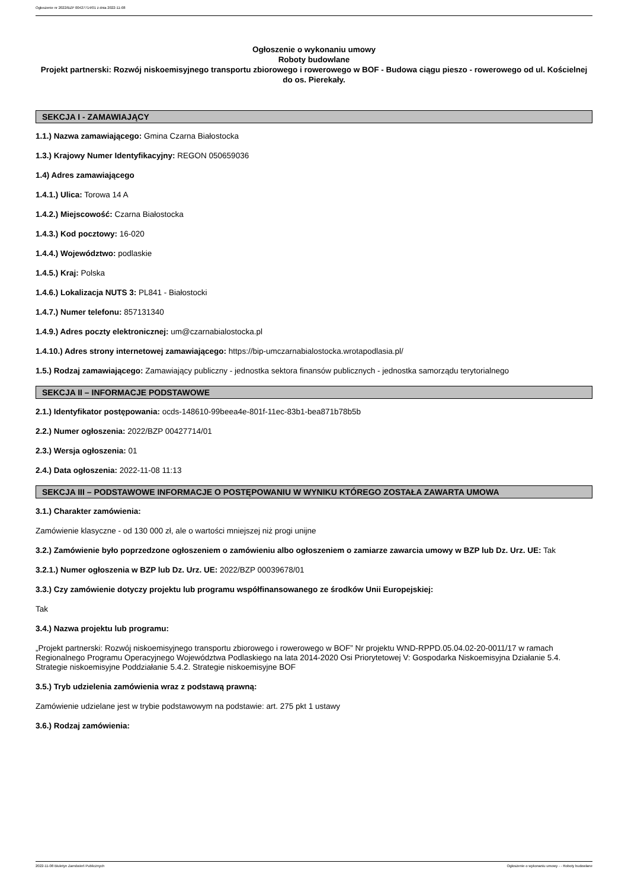Ogłoszenie nr 2022/BZP 00427714/01 z dnia 2022-11-08
Ogłoszenie o wykonaniu umowy
Roboty budowlane
Projekt partnerski: Rozwój niskoemisyjnego transportu zbiorowego i rowerowego w BOF - Budowa ciągu pieszo - rowerowego od ul. Kościelnej do os. Pierekały.
SEKCJA I - ZAMAWIAJĄCY
1.1.) Nazwa zamawiającego: Gmina Czarna Białostocka
1.3.) Krajowy Numer Identyfikacyjny: REGON 050659036
1.4) Adres zamawiającego
1.4.1.) Ulica: Torowa 14 A
1.4.2.) Miejscowość: Czarna Białostocka
1.4.3.) Kod pocztowy: 16-020
1.4.4.) Województwo: podlaskie
1.4.5.) Kraj: Polska
1.4.6.) Lokalizacja NUTS 3: PL841 - Białostocki
1.4.7.) Numer telefonu: 857131340
1.4.9.) Adres poczty elektronicznej: um@czarnabialostocka.pl
1.4.10.) Adres strony internetowej zamawiającego: https://bip-umczarnabialostocka.wrotapodlasia.pl/
1.5.) Rodzaj zamawiającego: Zamawiający publiczny - jednostka sektora finansów publicznych - jednostka samorządu terytorialnego
SEKCJA II – INFORMACJE PODSTAWOWE
2.1.) Identyfikator postępowania: ocds-148610-99beea4e-801f-11ec-83b1-bea871b78b5b
2.2.) Numer ogłoszenia: 2022/BZP 00427714/01
2.3.) Wersja ogłoszenia: 01
2.4.) Data ogłoszenia: 2022-11-08 11:13
SEKCJA III – PODSTAWOWE INFORMACJE O POSTĘPOWANIU W WYNIKU KTÓREGO ZOSTAŁA ZAWARTA UMOWA
3.1.) Charakter zamówienia:
Zamówienie klasyczne - od 130 000 zł, ale o wartości mniejszej niż progi unijne
3.2.) Zamówienie było poprzedzone ogłoszeniem o zamówieniu albo ogłoszeniem o zamiarze zawarcia umowy w BZP lub Dz. Urz. UE: Tak
3.2.1.) Numer ogłoszenia w BZP lub Dz. Urz. UE: 2022/BZP 00039678/01
3.3.) Czy zamówienie dotyczy projektu lub programu współfinansowanego ze środków Unii Europejskiej:
Tak
3.4.) Nazwa projektu lub programu:
„Projekt partnerski: Rozwój niskoemisyjnego transportu zbiorowego i rowerowego w BOF” Nr projektu WND-RPPD.05.04.02-20-0011/17 w ramach Regionalnego Programu Operacyjnego Województwa Podlaskiego na lata 2014-2020 Osi Priorytetowej V: Gospodarka Niskoemisyjna Działanie 5.4. Strategie niskoemisyjne Poddziałanie 5.4.2. Strategie niskoemisyjne BOF
3.5.) Tryb udzielenia zamówienia wraz z podstawą prawną:
Zamówienie udzielane jest w trybie podstawowym na podstawie: art. 275 pkt 1 ustawy
3.6.) Rodzaj zamówienia:
2022-11-08 Biuletyn Zamówień Publicznych Ogłoszenie o wykonaniu umowy - - Roboty budowlane